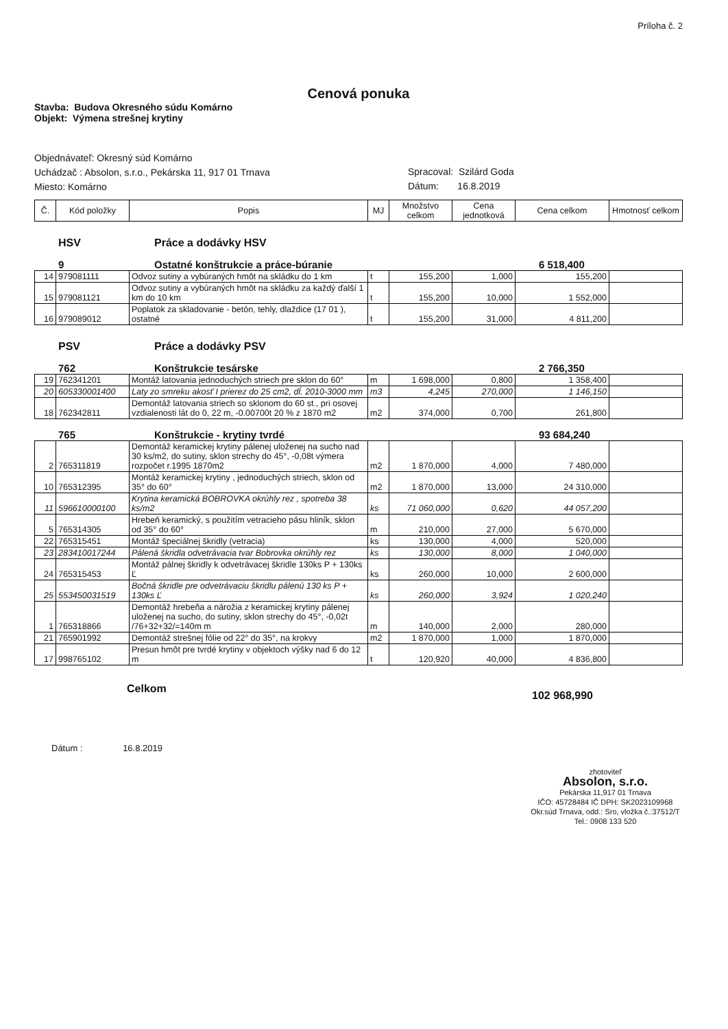Príloha č. 2
Cenová ponuka
Stavba: Budova Okresného súdu Komárno
Objekt: Výmena strešnej krytiny
Objednávateľ: Okresný súd Komárno
Uchádzač : Absolon, s.r.o., Pekárska 11, 917 01 Trnava
Miesto: Komárno
Spracoval: Szilárd Goda
Dátum: 16.8.2019
| Č. | Kód položky | Popis | MJ | Množstvo celkom | Cena jednotková | Cena celkom | Hmotnosť celkom |
| --- | --- | --- | --- | --- | --- | --- | --- |
HSV Práce a dodávky HSV
9 Ostatné konštrukcie a práce-búranie 6 518,400
| 14 | 979081111 | Odvoz sutiny a vybúraných hmôt na skládku do 1 km | t | 155,200 | 1,000 | 155,200 | |
| 15 | 979081121 | Odvoz sutiny a vybúraných hmôt na skládku za každý ďalší 1 km do 10 km | t | 155,200 | 10,000 | 1 552,000 | |
| 16 | 979089012 | Poplatok za skladovanie - betón, tehly, dlaždice (17 01 ), ostatné | t | 155,200 | 31,000 | 4 811,200 | |
PSV Práce a dodávky PSV
762 Konštrukcie tesárske 2 766,350
| 19 | 762341201 | Montáž latovania jednoduchých striech pre sklon do 60° | m | 1 698,000 | 0,800 | 1 358,400 | |
| 20 | 605330001400 | Laty zo smreku akosť I prierez do 25 cm2, dĺ. 2010-3000 mm | m3 | 4,245 | 270,000 | 1 146,150 | |
| 18 | 762342811 | Demontáž latovania striech so sklonom do 60 st., pri osovej vzdialenosti lát do 0, 22 m, -0.00700t 20 % z 1870 m2 | m2 | 374,000 | 0,700 | 261,800 | |
765 Konštrukcie - krytiny tvrdé 93 684,240
| 2 | 765311819 | Demontáž keramickej krytiny pálenej uloženej na sucho nad 30 ks/m2, do sutiny, sklon strechy do 45°, -0,08t výmera rozpočet r.1995 1870m2 | m2 | 1 870,000 | 4,000 | 7 480,000 | |
| 10 | 765312395 | Montáž keramickej krytiny , jednoduchých striech, sklon od 35° do 60° | m2 | 1 870,000 | 13,000 | 24 310,000 | |
| 11 | 596610000100 | Krytina keramická BOBROVKA okrúhly rez , spotreba 38 ks/m2 | ks | 71 060,000 | 0,620 | 44 057,200 | |
| 5 | 765314305 | Hrebeň keramický, s použitím vetracieho pásu hliník, sklon od 35° do 60° | m | 210,000 | 27,000 | 5 670,000 | |
| 22 | 765315451 | Montáž špeciálnej škridly (vetracia) | ks | 130,000 | 4,000 | 520,000 | |
| 23 | 283410017244 | Pálená škridla odvetrávacia tvar Bobrovka okrúhly rez | ks | 130,000 | 8,000 | 1 040,000 | |
| 24 | 765315453 | Montáž pálnej škridly k odvetrávacej škridle 130ks P + 130ks Ľ | ks | 260,000 | 10,000 | 2 600,000 | |
| 25 | 553450031519 | Bočná škridle pre odvetrávaciu škridlu pálenú 130 ks P + 130ks Ľ | ks | 260,000 | 3,924 | 1 020,240 | |
| 1 | 765318866 | Demontáž hrebeňa a nárožia z keramickej krytiny pálenej uloženej na sucho, do sutiny, sklon strechy do 45°, -0,02t /76+32+32/=140m m | m | 140,000 | 2,000 | 280,000 | |
| 21 | 765901992 | Demontáž strešnej fólie od 22° do 35°, na krokvy | m2 | 1 870,000 | 1,000 | 1 870,000 | |
| 17 | 998765102 | Presun hmôt pre tvrdé krytiny v objektoch výšky nad 6 do 12 m | t | 120,920 | 40,000 | 4 836,800 | |
Celkom 102 968,990
Dátum : 16.8.2019
zhotoviteľ
Absolon, s.r.o.
Pekárska 11,917 01 Trnava
IČO: 45728484 IČ DPH: SK2023109968
Okr.súd Trnava, odd.: Sro, vložka č.:37512/T
Tel.: 0908 133 520